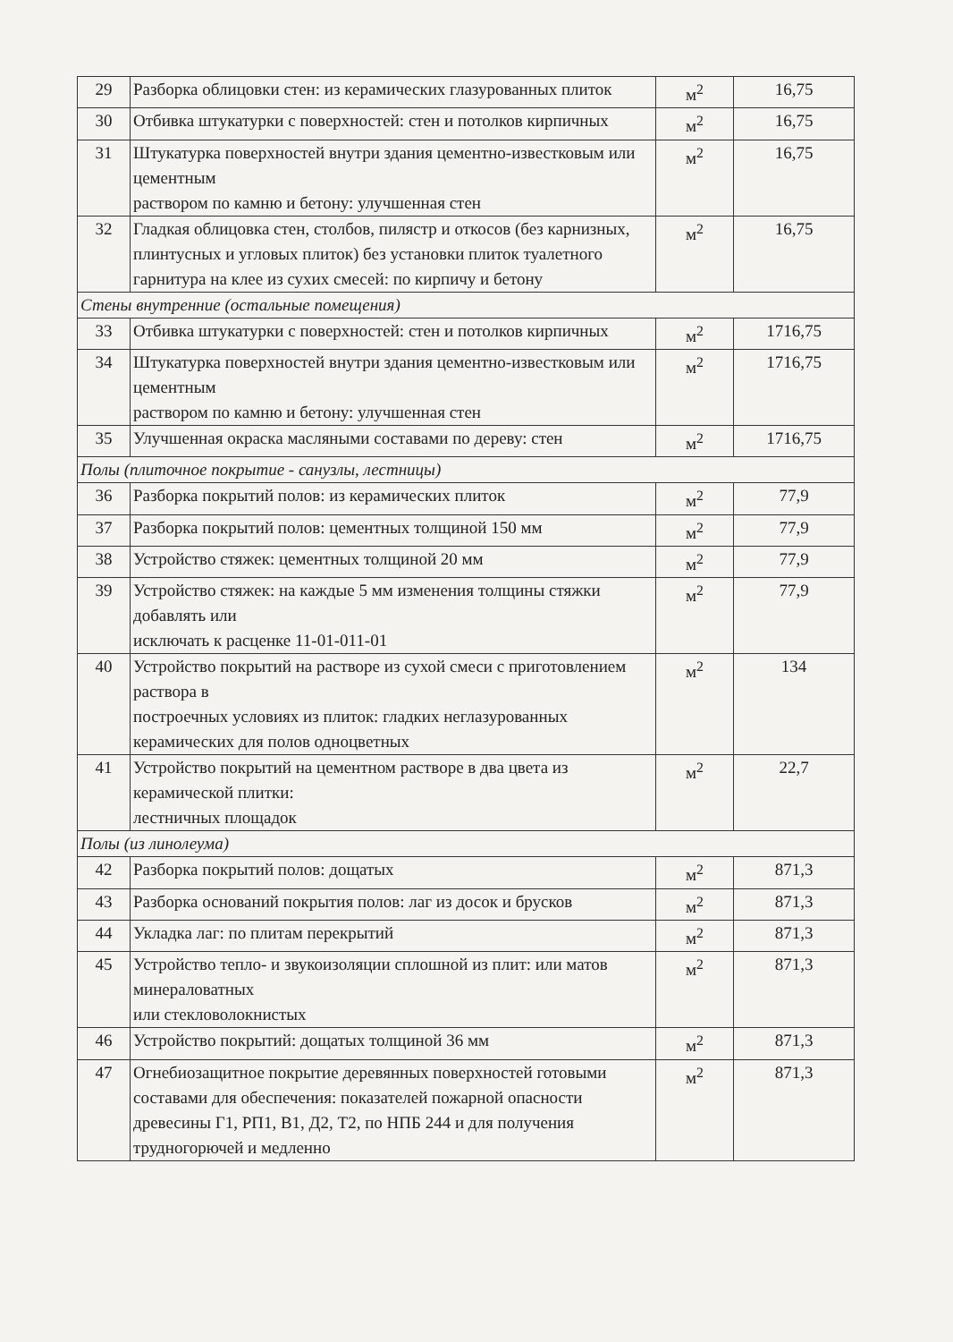| 29 | Разборка облицовки стен: из керамических глазурованных плиток | м<sup>2</sup> | 16,75 |
| 30 | Отбивка штукатурки с поверхностей: стен и потолков кирпичных | м<sup>2</sup> | 16,75 |
| 31 | Штукатурка поверхностей внутри здания цементно-известковым или цементным раствором по камню и бетону: улучшенная стен | м<sup>2</sup> | 16,75 |
| 32 | Гладкая облицовка стен, столбов, пилястр и откосов (без карнизных, плинтусных и угловых плиток) без установки плиток туалетного гарнитура на клее из сухих смесей: по кирпичу и бетону | м<sup>2</sup> | 16,75 |
| Стены внутренние (остальные помещения) | | | |
| 33 | Отбивка штукатурки с поверхностей: стен и потолков кирпичных | м<sup>2</sup> | 1716,75 |
| 34 | Штукатурка поверхностей внутри здания цементно-известковым или цементным раствором по камню и бетону: улучшенная стен | м<sup>2</sup> | 1716,75 |
| 35 | Улучшенная окраска масляными составами по дереву: стен | м<sup>2</sup> | 1716,75 |
| Полы (плиточное покрытие - санузлы, лестницы) | | | |
| 36 | Разборка покрытий полов: из керамических плиток | м<sup>2</sup> | 77,9 |
| 37 | Разборка покрытий полов: цементных толщиной 150 мм | м<sup>2</sup> | 77,9 |
| 38 | Устройство стяжек: цементных толщиной 20 мм | м<sup>2</sup> | 77,9 |
| 39 | Устройство стяжек: на каждые 5 мм изменения толщины стяжки добавлять или исключать к расценке 11-01-011-01 | м<sup>2</sup> | 77,9 |
| 40 | Устройство покрытий на растворе из сухой смеси с приготовлением раствора в построечных условиях из плиток: гладких неглазурованных керамических для полов одноцветных | м<sup>2</sup> | 134 |
| 41 | Устройство покрытий на цементном растворе в два цвета из керамической плитки: лестничных площадок | м<sup>2</sup> | 22,7 |
| Полы (из линолеума) | | | |
| 42 | Разборка покрытий полов: дощатых | м<sup>2</sup> | 871,3 |
| 43 | Разборка оснований покрытия полов: лаг из досок и брусков | м<sup>2</sup> | 871,3 |
| 44 | Укладка лаг: по плитам перекрытий | м<sup>2</sup> | 871,3 |
| 45 | Устройство тепло- и звукоизоляции сплошной из плит: или матов минераловатных или стекловолокнистых | м<sup>2</sup> | 871,3 |
| 46 | Устройство покрытий: дощатых толщиной 36 мм | м<sup>2</sup> | 871,3 |
| 47 | Огнебиозащитное покрытие деревянных поверхностей готовыми составами для обеспечения: показателей пожарной опасности древесины Г1, РП1, В1, Д2, Т2, по НПБ 244 и для получения трудногорючей и медленно | м<sup>2</sup> | 871,3 |